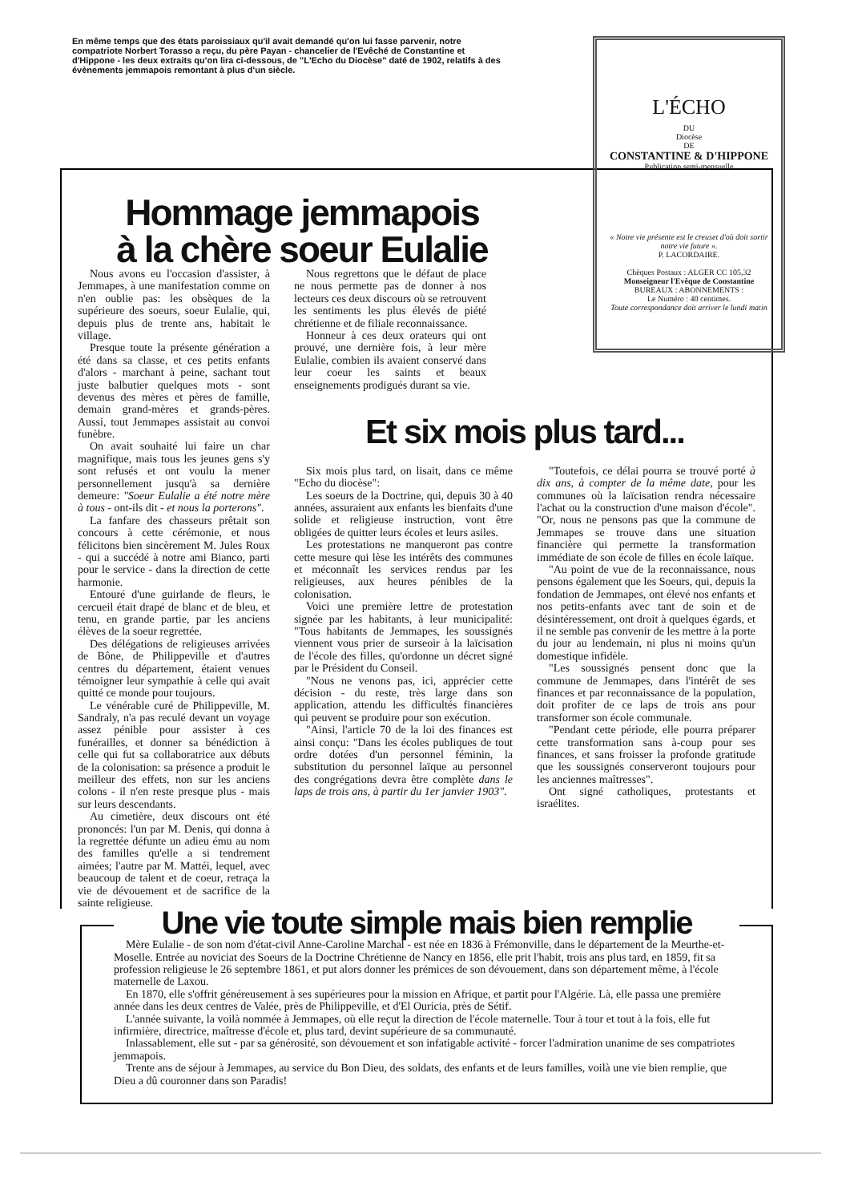En même temps que des états paroissiaux qu'il avait demandé qu'on lui fasse parvenir, notre compatriote Norbert Torasso a reçu, du père Payan - chancelier de l'Evêché de Constantine et d'Hippone - les deux extraits qu'on lira ci-dessous, de "L'Echo du Diocèse" daté de 1902, relatifs à des évènements jemmapois remontant à plus d'un siècle.
L'ÉCHO
DU
Diocèse
DE
CONSTANTINE & D'HIPPONE
Publication semi-mensuelle
« Notre vie présente est le creuset d'où doit sortir notre vie future ».
P. LACORDAIRE.
Chèques Postaux : ALGER CC 105,32
Monseigneur l'Evêque de Constantine
BUREAUX : ABONNEMENTS :
Le Numéro : 40 centimes.
Toute correspondance doit arriver le lundi matin
Hommage jemmapois
à la chère soeur Eulalie
Nous avons eu l'occasion d'assister, à Jemmapes, à une manifestation comme on n'en oublie pas: les obsèques de la supérieure des soeurs, soeur Eulalie, qui, depuis plus de trente ans, habitait le village.
Presque toute la présente génération a été dans sa classe, et ces petits enfants d'alors - marchant à peine, sachant tout juste balbutier quelques mots - sont devenus des mères et pères de famille, demain grand-mères et grands-pères. Aussi, tout Jemmapes assistait au convoi funèbre.
On avait souhaité lui faire un char magnifique, mais tous les jeunes gens s'y sont refusés et ont voulu la mener personnellement jusqu'à sa dernière demeure: "Soeur Eulalie a été notre mère à tous - ont-ils dit - et nous la porterons".
La fanfare des chasseurs prêtait son concours à cette cérémonie, et nous félicitons bien sincèrement M. Jules Roux - qui a succédé à notre ami Bianco, parti pour le service - dans la direction de cette harmonie.
Entouré d'une guirlande de fleurs, le cercueil était drapé de blanc et de bleu, et tenu, en grande partie, par les anciens élèves de la soeur regrettée.
Des délégations de religieuses arrivées de Bône, de Philippeville et d'autres centres du département, étaient venues témoigner leur sympathie à celle qui avait quitté ce monde pour toujours.
Le vénérable curé de Philippeville, M. Sandraly, n'a pas reculé devant un voyage assez pénible pour assister à ces funérailles, et donner sa bénédiction à celle qui fut sa collaboratrice aux débuts de la colonisation: sa présence a produit le meilleur des effets, non sur les anciens colons - il n'en reste presque plus - mais sur leurs descendants.
Au cimetière, deux discours ont été prononcés: l'un par M. Denis, qui donna à la regrettée défunte un adieu ému au nom des familles qu'elle a si tendrement aimées; l'autre par M. Mattéi, lequel, avec beaucoup de talent et de coeur, retraça la vie de dévouement et de sacrifice de la sainte religieuse.
Nous regrettons que le défaut de place ne nous permette pas de donner à nos lecteurs ces deux discours où se retrouvent les sentiments les plus élevés de piété chrétienne et de filiale reconnaissance.
Honneur à ces deux orateurs qui ont prouvé, une dernière fois, à leur mère Eulalie, combien ils avaient conservé dans leur coeur les saints et beaux enseignements prodigués durant sa vie.
Et six mois plus tard...
Six mois plus tard, on lisait, dans ce même "Echo du diocèse":
Les soeurs de la Doctrine, qui, depuis 30 à 40 années, assuraient aux enfants les bienfaits d'une solide et religieuse instruction, vont être obligées de quitter leurs écoles et leurs asiles.
Les protestations ne manqueront pas contre cette mesure qui lèse les intérêts des communes et méconnaît les services rendus par les religieuses, aux heures pénibles de la colonisation.
Voici une première lettre de protestation signée par les habitants, à leur municipalité: "Tous habitants de Jemmapes, les souss­ignés viennent vous prier de surseoir à la laïcisation de l'école des filles, qu'ordonne un décret signé par le Président du Conseil.
"Nous ne venons pas, ici, apprécier cette décision - du reste, très large dans son application, attendu les difficultés financières qui peuvent se produire pour son exécution.
"Ainsi, l'article 70 de la loi des finances est ainsi conçu: "Dans les écoles publiques de tout ordre dotées d'un personnel féminin, la substitution du personnel laïque au personnel des congrégations devra être complète dans le laps de trois ans, à partir du 1er janvier 1903".
"Toutefois, ce délai pourra se trouvé porté à dix ans, à compter de la même date, pour les communes où la laïcisation rendra nécessaire l'achat ou la construction d'une maison d'école". "Or, nous ne pensons pas que la commune de Jemmapes se trouve dans une situation financière qui permette la transformation immédiate de son école de filles en école laïque.
"Au point de vue de la reconnaissance, nous pensons également que les Soeurs, qui, depuis la fondation de Jemmapes, ont élevé nos enfants et nos petits-enfants avec tant de soin et de désintéressement, ont droit à quelques égards, et il ne semble pas convenir de les mettre à la porte du jour au lendemain, ni plus ni moins qu'un domestique infidèle.
"Les soussignés pensent donc que la commune de Jemmapes, dans l'intérêt de ses finances et par reconnaissance de la population, doit profiter de ce laps de trois ans pour transformer son école communale.
"Pendant cette période, elle pourra préparer cette transformation sans à-coup pour ses finances, et sans froisser la profonde gratitude que les soussignés conserveront toujours pour les anciennes maîtresses".
Ont signé catholiques, protestants et israélites.
Une vie toute simple mais bien remplie
Mère Eulalie - de son nom d'état-civil Anne-Caroline Marchal - est née en 1836 à Frémonville, dans le département de la Meurthe-et-Moselle. Entrée au noviciat des Soeurs de la Doctrine Chrétienne de Nancy en 1856, elle prit l'habit, trois ans plus tard, en 1859, fit sa profession religieuse le 26 septembre 1861, et put alors donner les prémices de son dévouement, dans son département même, à l'école maternelle de Laxou.
En 1870, elle s'offrit généreusement à ses supérieures pour la mission en Afrique, et partit pour l'Algérie. Là, elle passa une première année dans les deux centres de Valée, près de Philippeville, et d'El Ouricia, près de Sétif.
L'année suivante, la voilà nommée à Jemmapes, où elle reçut la direction de l'école maternelle. Tour à tour et tout à la fois, elle fut infirmière, directrice, maîtresse d'école et, plus tard, devint supérieure de sa communauté.
Inlassablement, elle sut - par sa générosité, son dévouement et son infatigable activité - forcer l'admiration unanime de ses compatriotes jemmapois.
Trente ans de séjour à Jemmapes, au service du Bon Dieu, des soldats, des enfants et de leurs familles, voilà une vie bien remplie, que Dieu a dû couronner dans son Paradis!